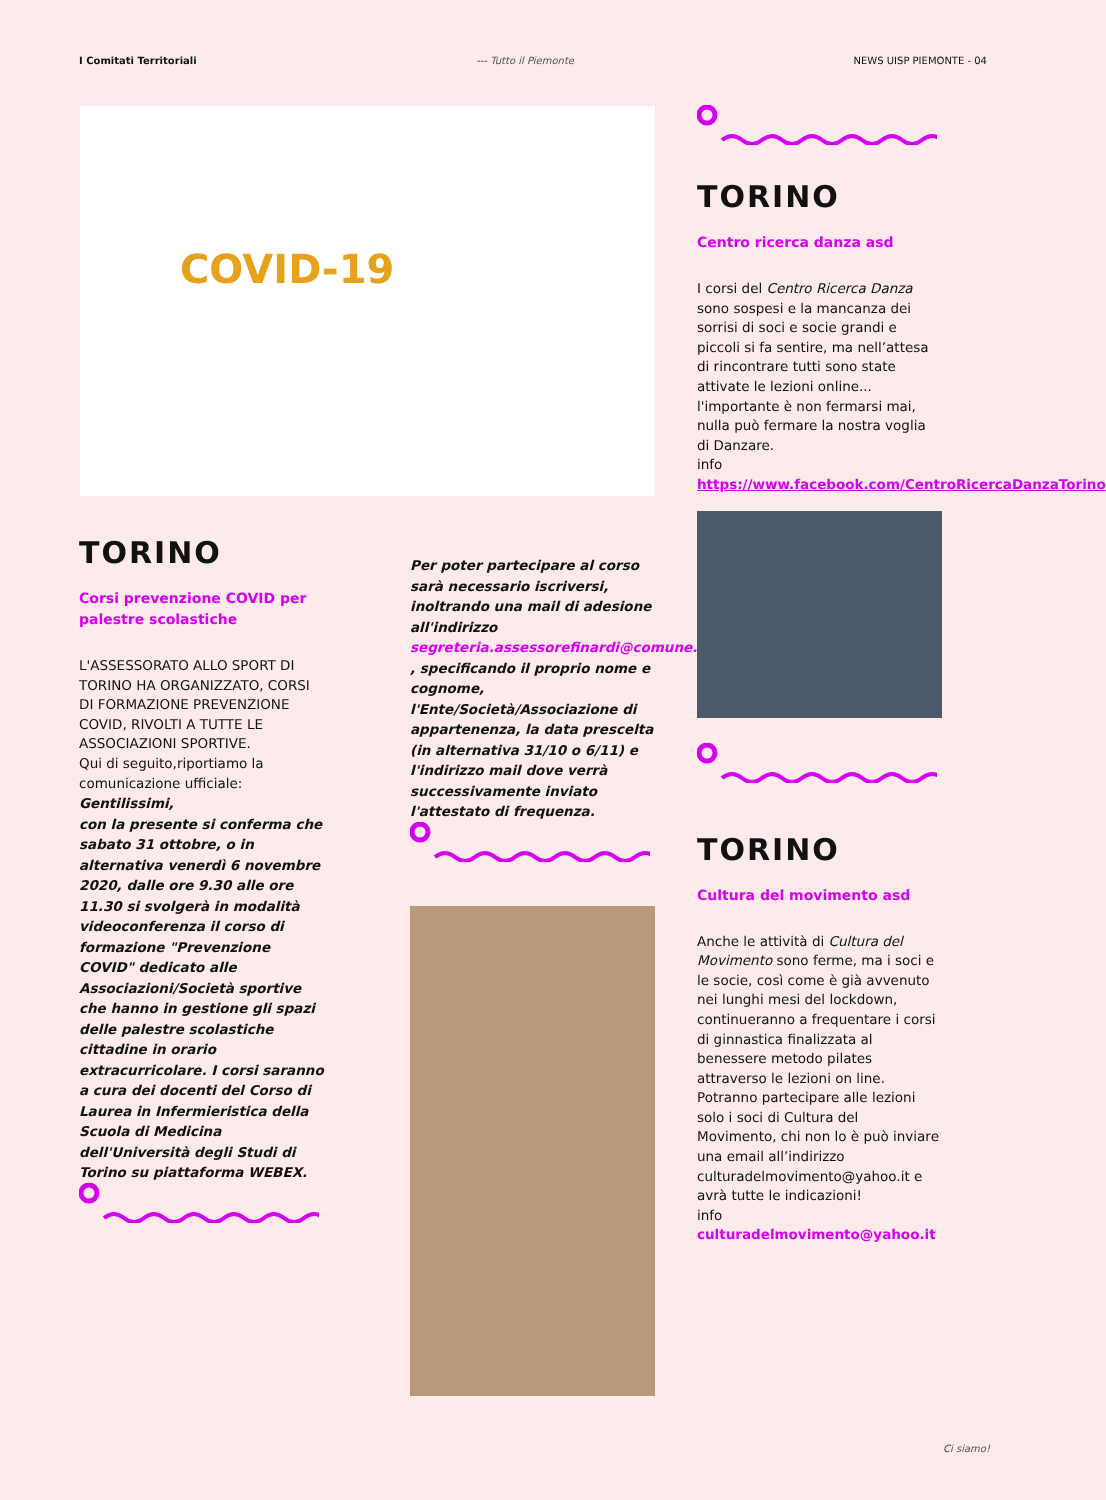I Comitati Territoriali --- Tutto il Piemonte NEWS UISP PIEMONTE - 04
COVID-19
TORINO
Corsi prevenzione COVID per palestre scolastiche
L'ASSESSORATO ALLO SPORT DI TORINO HA ORGANIZZATO, CORSI DI FORMAZIONE PREVENZIONE COVID, RIVOLTI A TUTTE LE ASSOCIAZIONI SPORTIVE.
Qui di seguito,riportiamo la comunicazione ufficiale:
Gentilissimi,
con la presente si conferma che sabato 31 ottobre, o in alternativa venerdì 6 novembre 2020, dalle ore 9.30 alle ore 11.30 si svolgerà in modalità videoconferenza il corso di formazione "Prevenzione COVID" dedicato alle Associazioni/Società sportive che hanno in gestione gli spazi delle palestre scolastiche cittadine in orario extracurricolare. I corsi saranno a cura dei docenti del Corso di Laurea in Infermieristica della Scuola di Medicina dell'Università degli Studi di Torino su piattaforma WEBEX.
Per poter partecipare al corso sarà necessario iscriversi, inoltrando una mail di adesione all'indirizzo segreteria.assessorefinardi@comune.torino.it , specificando il proprio nome e cognome, l'Ente/Società/Associazione di appartenenza, la data prescelta (in alternativa 31/10 o 6/11) e l'indirizzo mail dove verrà successivamente inviato l'attestato di frequenza.
TORINO
Centro ricerca danza asd
I corsi del Centro Ricerca Danza sono sospesi e la mancanza dei sorrisi di soci e socie grandi e piccoli si fa sentire, ma nell’attesa di rincontrare tutti sono state attivate le lezioni online... l'importante è non fermarsi mai, nulla può fermare la nostra voglia di Danzare.
info
https://www.facebook.com/CentroRicercaDanzaTorino
TORINO
Cultura del movimento asd
Anche le attività di Cultura del Movimento sono ferme, ma i soci e le socie, così come è già avvenuto nei lunghi mesi del lockdown, continueranno a frequentare i corsi di ginnastica finalizzata al benessere metodo pilates attraverso le lezioni on line. Potranno partecipare alle lezioni solo i soci di Cultura del Movimento, chi non lo è può inviare una email all’indirizzo culturadelmovimento@yahoo.it e avrà tutte le indicazioni!
info
culturadelmovimento@yahoo.it
Ci siamo!